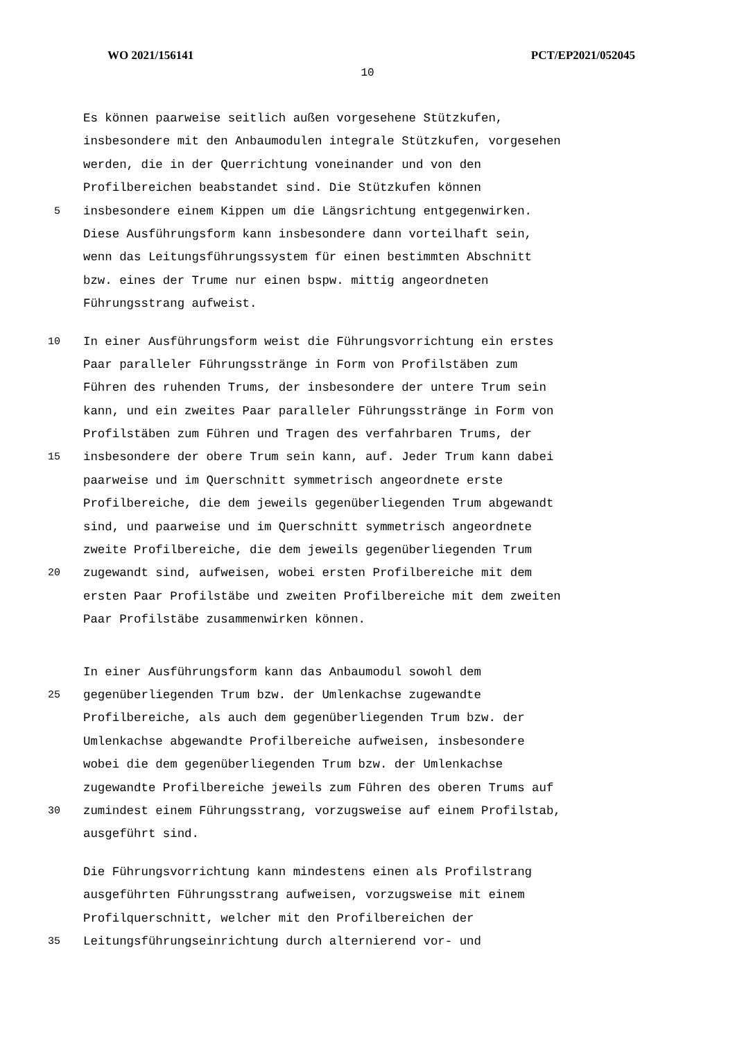WO 2021/156141 PCT/EP2021/052045
10
Es können paarweise seitlich außen vorgesehene Stützkufen,
insbesondere mit den Anbaumodulen integrale Stützkufen, vorgesehen
werden, die in der Querrichtung voneinander und von den
Profilbereichen beabstandet sind. Die Stützkufen können
5 insbesondere einem Kippen um die Längsrichtung entgegenwirken.
Diese Ausführungsform kann insbesondere dann vorteilhaft sein,
wenn das Leitungsführungssystem für einen bestimmten Abschnitt
bzw. eines der Trume nur einen bspw. mittig angeordneten
Führungsstrang aufweist.
10 In einer Ausführungsform weist die Führungsvorrichtung ein erstes
Paar paralleler Führungsstränge in Form von Profilstäben zum
Führen des ruhenden Trums, der insbesondere der untere Trum sein
kann, und ein zweites Paar paralleler Führungsstränge in Form von
Profilstäben zum Führen und Tragen des verfahrbaren Trums, der
15 insbesondere der obere Trum sein kann, auf. Jeder Trum kann dabei
paarweise und im Querschnitt symmetrisch angeordnete erste
Profilbereiche, die dem jeweils gegenüberliegenden Trum abgewandt
sind, und paarweise und im Querschnitt symmetrisch angeordnete
zweite Profilbereiche, die dem jeweils gegenüberliegenden Trum
20 zugewandt sind, aufweisen, wobei ersten Profilbereiche mit dem
ersten Paar Profilstäbe und zweiten Profilbereiche mit dem zweiten
Paar Profilstäbe zusammenwirken können.
In einer Ausführungsform kann das Anbaumodul sowohl dem
25 gegenüberliegenden Trum bzw. der Umlenkachse zugewandte
Profilbereiche, als auch dem gegenüberliegenden Trum bzw. der
Umlenkachse abgewandte Profilbereiche aufweisen, insbesondere
wobei die dem gegenüberliegenden Trum bzw. der Umlenkachse
zugewandte Profilbereiche jeweils zum Führen des oberen Trums auf
30 zumindest einem Führungsstrang, vorzugsweise auf einem Profilstab,
ausgeführt sind.
Die Führungsvorrichtung kann mindestens einen als Profilstrang
ausgeführten Führungsstrang aufweisen, vorzugsweise mit einem
Profilquerschnitt, welcher mit den Profilbereichen der
35 Leitungsführungseinrichtung durch alternierend vor- und